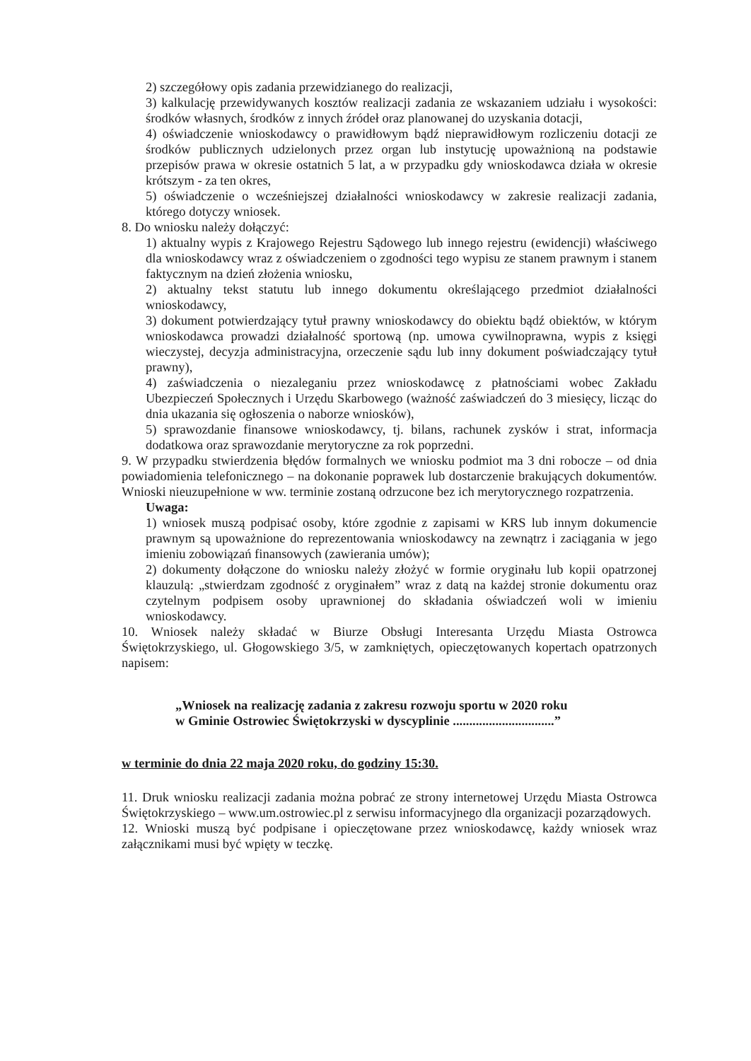2) szczegółowy opis zadania przewidzianego do realizacji,
3) kalkulację przewidywanych kosztów realizacji zadania ze wskazaniem udziału i wysokości: środków własnych, środków z innych źródeł oraz planowanej do uzyskania dotacji,
4) oświadczenie wnioskodawcy o prawidłowym bądź nieprawidłowym rozliczeniu dotacji ze środków publicznych udzielonych przez organ lub instytucję upoważnioną na podstawie przepisów prawa w okresie ostatnich 5 lat, a w przypadku gdy wnioskodawca działa w okresie krótszym - za ten okres,
5) oświadczenie o wcześniejszej działalności wnioskodawcy w zakresie realizacji zadania, którego dotyczy wniosek.
8. Do wniosku należy dołączyć:
1) aktualny wypis z Krajowego Rejestru Sądowego lub innego rejestru (ewidencji) właściwego dla wnioskodawcy wraz z oświadczeniem o zgodności tego wypisu ze stanem prawnym i stanem faktycznym na dzień złożenia wniosku,
2) aktualny tekst statutu lub innego dokumentu określającego przedmiot działalności wnioskodawcy,
3) dokument potwierdzający tytuł prawny wnioskodawcy do obiektu bądź obiektów, w którym wnioskodawca prowadzi działalność sportową (np. umowa cywilnoprawna, wypis z księgi wieczystej, decyzja administracyjna, orzeczenie sądu lub inny dokument poświadczający tytuł prawny),
4) zaświadczenia o niezaleganiu przez wnioskodawcę z płatnościami wobec Zakładu Ubezpieczeń Społecznych i Urzędu Skarbowego (ważność zaświadczeń do 3 miesięcy, licząc do dnia ukazania się ogłoszenia o naborze wniosków),
5) sprawozdanie finansowe wnioskodawcy, tj. bilans, rachunek zysków i strat, informacja dodatkowa oraz sprawozdanie merytoryczne za rok poprzedni.
9. W przypadku stwierdzenia błędów formalnych we wniosku podmiot ma 3 dni robocze – od dnia powiadomienia telefonicznego – na dokonanie poprawek lub dostarczenie brakujących dokumentów. Wnioski nieuzupełnione w ww. terminie zostaną odrzucone bez ich merytorycznego rozpatrzenia.
Uwaga:
1) wniosek muszą podpisać osoby, które zgodnie z zapisami w KRS lub innym dokumencie prawnym są upoważnione do reprezentowania wnioskodawcy na zewnątrz i zaciągania w jego imieniu zobowiązań finansowych (zawierania umów);
2) dokumenty dołączone do wniosku należy złożyć w formie oryginału lub kopii opatrzonej klauzulą: „stwierdzam zgodność z oryginałem” wraz z datą na każdej stronie dokumentu oraz czytelnym podpisem osoby uprawnionej do składania oświadczeń woli w imieniu wnioskodawcy.
10. Wniosek należy składać w Biurze Obsługi Interesanta Urzędu Miasta Ostrowca Świętokrzyskiego, ul. Głogowskiego 3/5, w zamkniętych, opieczętowanych kopertach opatrzonych napisem:
„Wniosek na realizację zadania z zakresu rozwoju sportu w 2020 roku
w Gminie Ostrowiec Świętokrzyski w dyscyplinie ...............................”
w terminie do dnia 22 maja 2020 roku, do godziny 15:30.
11. Druk wniosku realizacji zadania można pobrać ze strony internetowej Urzędu Miasta Ostrowca Świętokrzyskiego – www.um.ostrowiec.pl z serwisu informacyjnego dla organizacji pozarządowych.
12. Wnioski muszą być podpisane i opieczętowane przez wnioskodawcę, każdy wniosek wraz załącznikami musi być wpięty w teczkę.